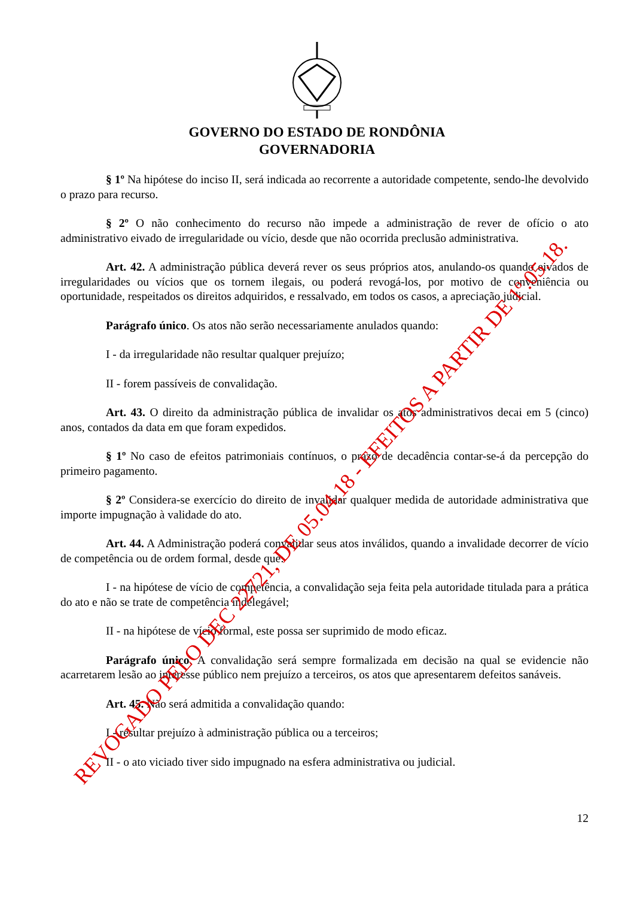GOVERNO DO ESTADO DE RONDÔNIA
GOVERNADORIA
§ 1º Na hipótese do inciso II, será indicada ao recorrente a autoridade competente, sendo-lhe devolvido o prazo para recurso.
§ 2º O não conhecimento do recurso não impede a administração de rever de ofício o ato administrativo eivado de irregularidade ou vício, desde que não ocorrida preclusão administrativa.
Art. 42. A administração pública deverá rever os seus próprios atos, anulando-os quando eivados de irregularidades ou vícios que os tornem ilegais, ou poderá revogá-los, por motivo de conveniência ou oportunidade, respeitados os direitos adquiridos, e ressalvado, em todos os casos, a apreciação judicial.
Parágrafo único. Os atos não serão necessariamente anulados quando:
I - da irregularidade não resultar qualquer prejuízo;
II - forem passíveis de convalidação.
Art. 43. O direito da administração pública de invalidar os atos administrativos decai em 5 (cinco) anos, contados da data em que foram expedidos.
§ 1º No caso de efeitos patrimoniais contínuos, o prazo de decadência contar-se-á da percepção do primeiro pagamento.
§ 2º Considera-se exercício do direito de invalidar qualquer medida de autoridade administrativa que importe impugnação à validade do ato.
Art. 44. A Administração poderá convalidar seus atos inválidos, quando a invalidade decorrer de vício de competência ou de ordem formal, desde que:
I - na hipótese de vício de competência, a convalidação seja feita pela autoridade titulada para a prática do ato e não se trate de competência indelegável;
II - na hipótese de vício formal, este possa ser suprimido de modo eficaz.
Parágrafo único. A convalidação será sempre formalizada em decisão na qual se evidencie não acarretarem lesão ao interesse público nem prejuízo a terceiros, os atos que apresentarem defeitos sanáveis.
Art. 45. Não será admitida a convalidação quando:
I - resultar prejuízo à administração pública ou a terceiros;
II - o ato viciado tiver sido impugnado na esfera administrativa ou judicial.
12
REVOGADO PELO DEC 22721, DE 05.04.18 - EFEITOS A PARTIR DE 1º.05.18.